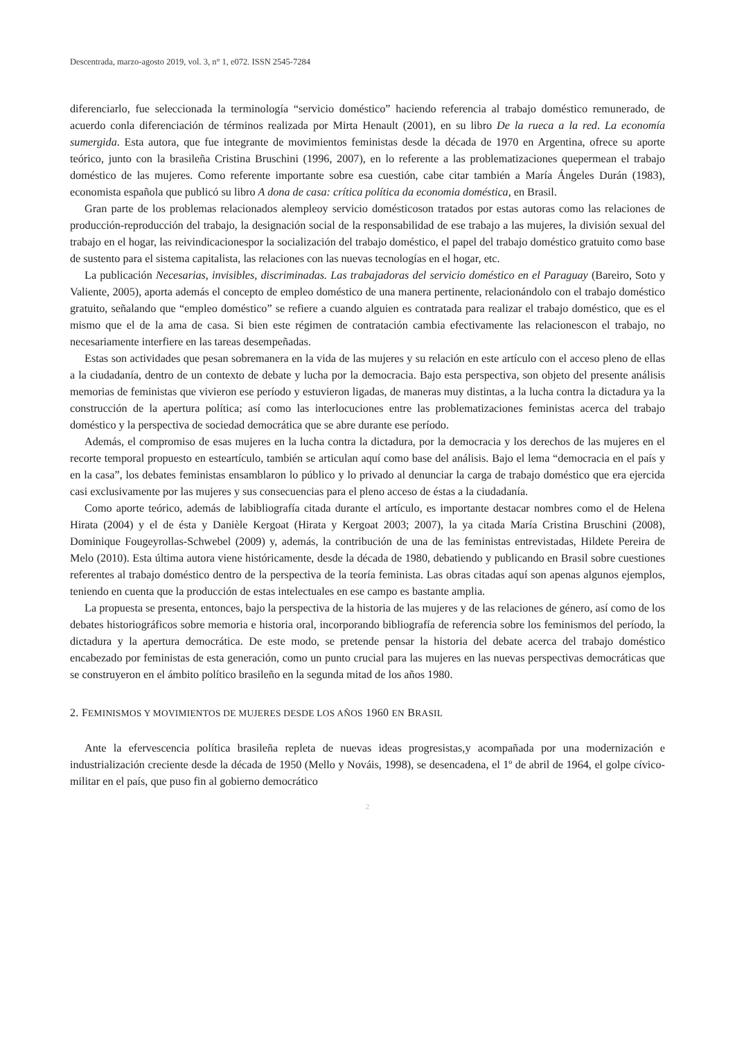Descentrada, marzo-agosto 2019, vol. 3, n° 1, e072. ISSN 2545-7284
diferenciarlo, fue seleccionada la terminología “servicio doméstico” haciendo referencia al trabajo doméstico remunerado, de acuerdo conla diferenciación de términos realizada por Mirta Henault (2001), en su libro De la rueca a la red. La economía sumergida. Esta autora, que fue integrante de movimientos feministas desde la década de 1970 en Argentina, ofrece su aporte teórico, junto con la brasileña Cristina Bruschini (1996, 2007), en lo referente a las problematizaciones quepermean el trabajo doméstico de las mujeres. Como referente importante sobre esa cuestión, cabe citar también a María Ángeles Durán (1983), economista española que publicó su libro A dona de casa: crítica política da economia doméstica, en Brasil.
Gran parte de los problemas relacionados alempleoy servicio domésticoson tratados por estas autoras como las relaciones de producción-reproducción del trabajo, la designación social de la responsabilidad de ese trabajo a las mujeres, la división sexual del trabajo en el hogar, las reivindicacionespor la socialización del trabajo doméstico, el papel del trabajo doméstico gratuito como base de sustento para el sistema capitalista, las relaciones con las nuevas tecnologías en el hogar, etc.
La publicación Necesarias, invisibles, discriminadas. Las trabajadoras del servicio doméstico en el Paraguay (Bareiro, Soto y Valiente, 2005), aporta además el concepto de empleo doméstico de una manera pertinente, relacionándolo con el trabajo doméstico gratuito, señalando que “empleo doméstico” se refiere a cuando alguien es contratada para realizar el trabajo doméstico, que es el mismo que el de la ama de casa. Si bien este régimen de contratación cambia efectivamente las relacionescon el trabajo, no necesariamente interfiere en las tareas desempeñadas.
Estas son actividades que pesan sobremanera en la vida de las mujeres y su relación en este artículo con el acceso pleno de ellas a la ciudadanía, dentro de un contexto de debate y lucha por la democracia. Bajo esta perspectiva, son objeto del presente análisis memorias de feministas que vivieron ese período y estuvieron ligadas, de maneras muy distintas, a la lucha contra la dictadura ya la construcción de la apertura política; así como las interlocuciones entre las problematizaciones feministas acerca del trabajo doméstico y la perspectiva de sociedad democrática que se abre durante ese período.
Además, el compromiso de esas mujeres en la lucha contra la dictadura, por la democracia y los derechos de las mujeres en el recorte temporal propuesto en esteartículo, también se articulan aquí como base del análisis. Bajo el lema “democracia en el país y en la casa”, los debates feministas ensamblaron lo público y lo privado al denunciar la carga de trabajo doméstico que era ejercida casi exclusivamente por las mujeres y sus consecuencias para el pleno acceso de éstas a la ciudadanía.
Como aporte teórico, además de labibliografía citada durante el artículo, es importante destacar nombres como el de Helena Hirata (2004) y el de ésta y Danièle Kergoat (Hirata y Kergoat 2003; 2007), la ya citada María Cristina Bruschini (2008), Dominique Fougeyrollas-Schwebel (2009) y, además, la contribución de una de las feministas entrevistadas, Hildete Pereira de Melo (2010). Esta última autora viene históricamente, desde la década de 1980, debatiendo y publicando en Brasil sobre cuestiones referentes al trabajo doméstico dentro de la perspectiva de la teoría feminista. Las obras citadas aquí son apenas algunos ejemplos, teniendo en cuenta que la producción de estas intelectuales en ese campo es bastante amplia.
La propuesta se presenta, entonces, bajo la perspectiva de la historia de las mujeres y de las relaciones de género, así como de los debates historiográficos sobre memoria e historia oral, incorporando bibliografía de referencia sobre los feminismos del período, la dictadura y la apertura democrática. De este modo, se pretende pensar la historia del debate acerca del trabajo doméstico encabezado por feministas de esta generación, como un punto crucial para las mujeres en las nuevas perspectivas democráticas que se construyeron en el ámbito político brasileño en la segunda mitad de los años 1980.
2. FEMINISMOS Y MOVIMIENTOS DE MUJERES DESDE LOS AÑOS 1960 EN BRASIL
Ante la efervescencia política brasileña repleta de nuevas ideas progresistas,y acompañada por una modernización e industrialización creciente desde la década de 1950 (Mello y Nováis, 1998), se desencadena, el 1º de abril de 1964, el golpe cívico-militar en el país, que puso fin al gobierno democrático
2